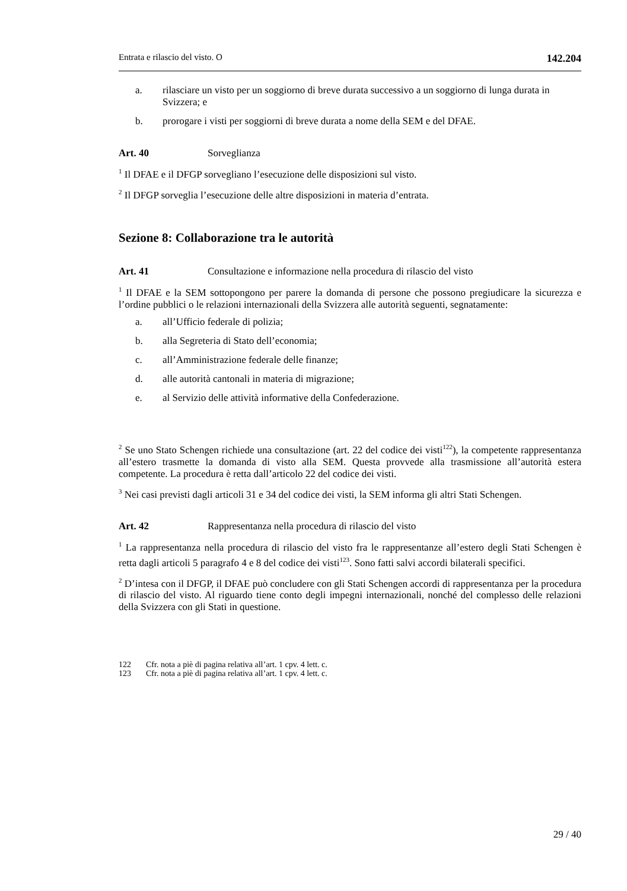Entrata e rilascio del visto. O 142.204
a. rilasciare un visto per un soggiorno di breve durata successivo a un soggiorno di lunga durata in Svizzera; e
b. prorogare i visti per soggiorni di breve durata a nome della SEM e del DFAE.
Art. 40 Sorveglianza
<sup>1</sup> Il DFAE e il DFGP sorvegliano l’esecuzione delle disposizioni sul visto.
<sup>2</sup> Il DFGP sorveglia l’esecuzione delle altre disposizioni in materia d’entrata.
Sezione 8: Collaborazione tra le autorità
Art. 41 Consultazione e informazione nella procedura di rilascio del visto
<sup>1</sup> Il DFAE e la SEM sottopongono per parere la domanda di persone che possono pregiudicare la sicurezza e l’ordine pubblici o le relazioni internazionali della Svizzera alle autorità seguenti, segnatamente:
a. all’Ufficio federale di polizia;
b. alla Segreteria di Stato dell’economia;
c. all’Amministrazione federale delle finanze;
d. alle autorità cantonali in materia di migrazione;
e. al Servizio delle attività informative della Confederazione.
<sup>2</sup> Se uno Stato Schengen richiede una consultazione (art. 22 del codice dei visti<sup>122</sup>), la competente rappresentanza all’estero trasmette la domanda di visto alla SEM. Questa provvede alla trasmissione all’autorità estera competente. La procedura è retta dall’articolo 22 del codice dei visti.
<sup>3</sup> Nei casi previsti dagli articoli 31 e 34 del codice dei visti, la SEM informa gli altri Stati Schengen.
Art. 42 Rappresentanza nella procedura di rilascio del visto
<sup>1</sup> La rappresentanza nella procedura di rilascio del visto fra le rappresentanze all’estero degli Stati Schengen è retta dagli articoli 5 paragrafo 4 e 8 del codice dei visti<sup>123</sup>. Sono fatti salvi accordi bilaterali specifici.
<sup>2</sup> D’intesa con il DFGP, il DFAE può concludere con gli Stati Schengen accordi di rappresentanza per la procedura di rilascio del visto. Al riguardo tiene conto degli impegni internazionali, nonché del complesso delle relazioni della Svizzera con gli Stati in questione.
122 Cfr. nota a piè di pagina relativa all’art. 1 cpv. 4 lett. c.
123 Cfr. nota a piè di pagina relativa all’art. 1 cpv. 4 lett. c.
29 / 40